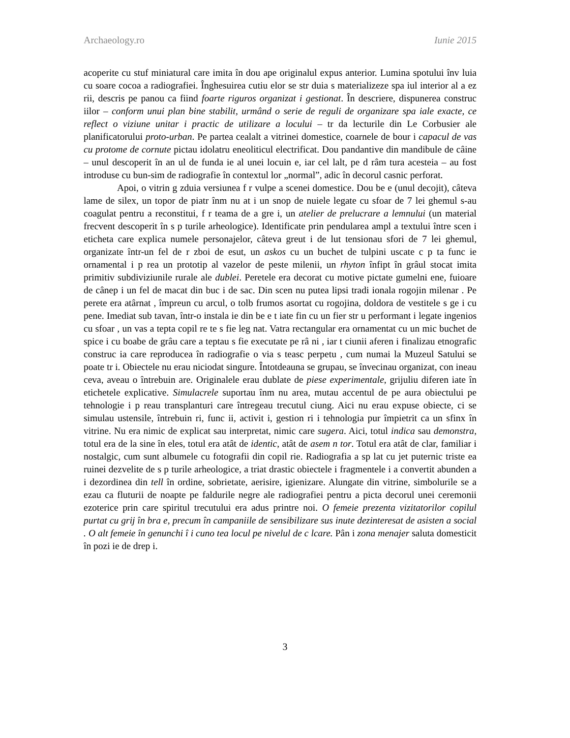Archaeology.ro Iunie 2015
acoperite cu stuf miniatural care imita în dou ape originalul expus anterior. Lumina spotului înv luia cu soare cocoa a radiografiei. Înghesuirea cutiu elor se str duia s materializeze spa iul interior al a ez rii, descris pe panou ca fiind foarte riguros organizat i gestionat. În descriere, dispunerea construc iilor – conform unui plan bine stabilit, urmând o serie de reguli de organizare spa iale exacte, ce reflect o viziune unitar i practic de utilizare a locului – tr da lecturile din Le Corbusier ale planificatorului proto-urban. Pe partea cealalt a vitrinei domestice, coarnele de bour i capacul de vas cu protome de cornute pictau idolatru eneoliticul electrificat. Dou pandantive din mandibule de câine – unul descoperit în an ul de funda ie al unei locuin e, iar cel lalt, pe d râm tura acesteia – au fost introduse cu bun-sim de radiografie în contextul lor „normal”, adic în decorul casnic perforat.
Apoi, o vitrin g zduia versiunea f r vulpe a scenei domestice. Dou be e (unul decojit), câteva lame de silex, un topor de piatr înm nu at i un snop de nuiele legate cu sfoar de 7 lei ghemul s-au coagulat pentru a reconstitui, f r teama de a gre i, un atelier de prelucrare a lemnului (un material frecvent descoperit în s p turile arheologice). Identificate prin pendularea ampl a textului între scen i eticheta care explica numele personajelor, câteva greut i de lut tensionau sfori de 7 lei ghemul, organizate într-un fel de r zboi de esut, un askos cu un buchet de tulpini uscate c p ta func ie ornamental i p rea un prototip al vazelor de peste milenii, un rhyton înfipt în grâul stocat imita primitiv subdiviziunile rurale ale dublei. Peretele era decorat cu motive pictate gumelni ene, fuioare de cânep i un fel de macat din buc i de sac. Din scen nu putea lipsi tradi ionala rogojin milenar . Pe perete era atârnat , împreun cu arcul, o tolb frumos asortat cu rogojina, doldora de vestitele s ge i cu pene. Imediat sub tavan, într-o instala ie din be e t iate fin cu un fier str u performant i legate ingenios cu sfoar , un vas a tepta copil re te s fie leg nat. Vatra rectangular era ornamentat cu un mic buchet de spice i cu boabe de grâu care a teptau s fie executate pe râ ni , iar t ciunii aferen i finalizau etnografic construc ia care reproducea în radiografie o via s teasc perpetu , cum numai la Muzeul Satului se poate tr i. Obiectele nu erau niciodat singure. Întotdeauna se grupau, se învecinau organizat, con ineau ceva, aveau o întrebuin are. Originalele erau dublate de piese experimentale, grijuliu diferen iate în etichetele explicative. Simulacrele suportau înm nu area, mutau accentul de pe aura obiectului pe tehnologie i p reau transplanturi care întregeau trecutul ciung. Aici nu erau expuse obiecte, ci se simulau ustensile, întrebuin ri, func ii, activit i, gestion ri i tehnologia pur împietrit ca un sfinx în vitrine. Nu era nimic de explicat sau interpretat, nimic care sugera. Aici, totul indica sau demonstra, totul era de la sine în eles, totul era atât de identic, atât de asem n tor. Totul era atât de clar, familiar i nostalgic, cum sunt albumele cu fotografii din copil rie. Radiografia a sp lat cu jet puternic triste ea ruinei dezvelite de s p turile arheologice, a triat drastic obiectele i fragmentele i a convertit abunden a i dezordinea din tell în ordine, sobrietate, aerisire, igienizare. Alungate din vitrine, simbolurile se a ezau ca fluturii de noapte pe faldurile negre ale radiografiei pentru a picta decorul unei ceremonii ezoterice prin care spiritul trecutului era adus printre noi. O femeie prezenta vizitatorilor copilul purtat cu grij în bra e, precum în campaniile de sensibilizare sus inute dezinteresat de asisten a social . O alt femeie în genunchi î i cuno tea locul pe nivelul de c lcare. Pân i zona menajer saluta domesticit în pozi ie de drep i.
3